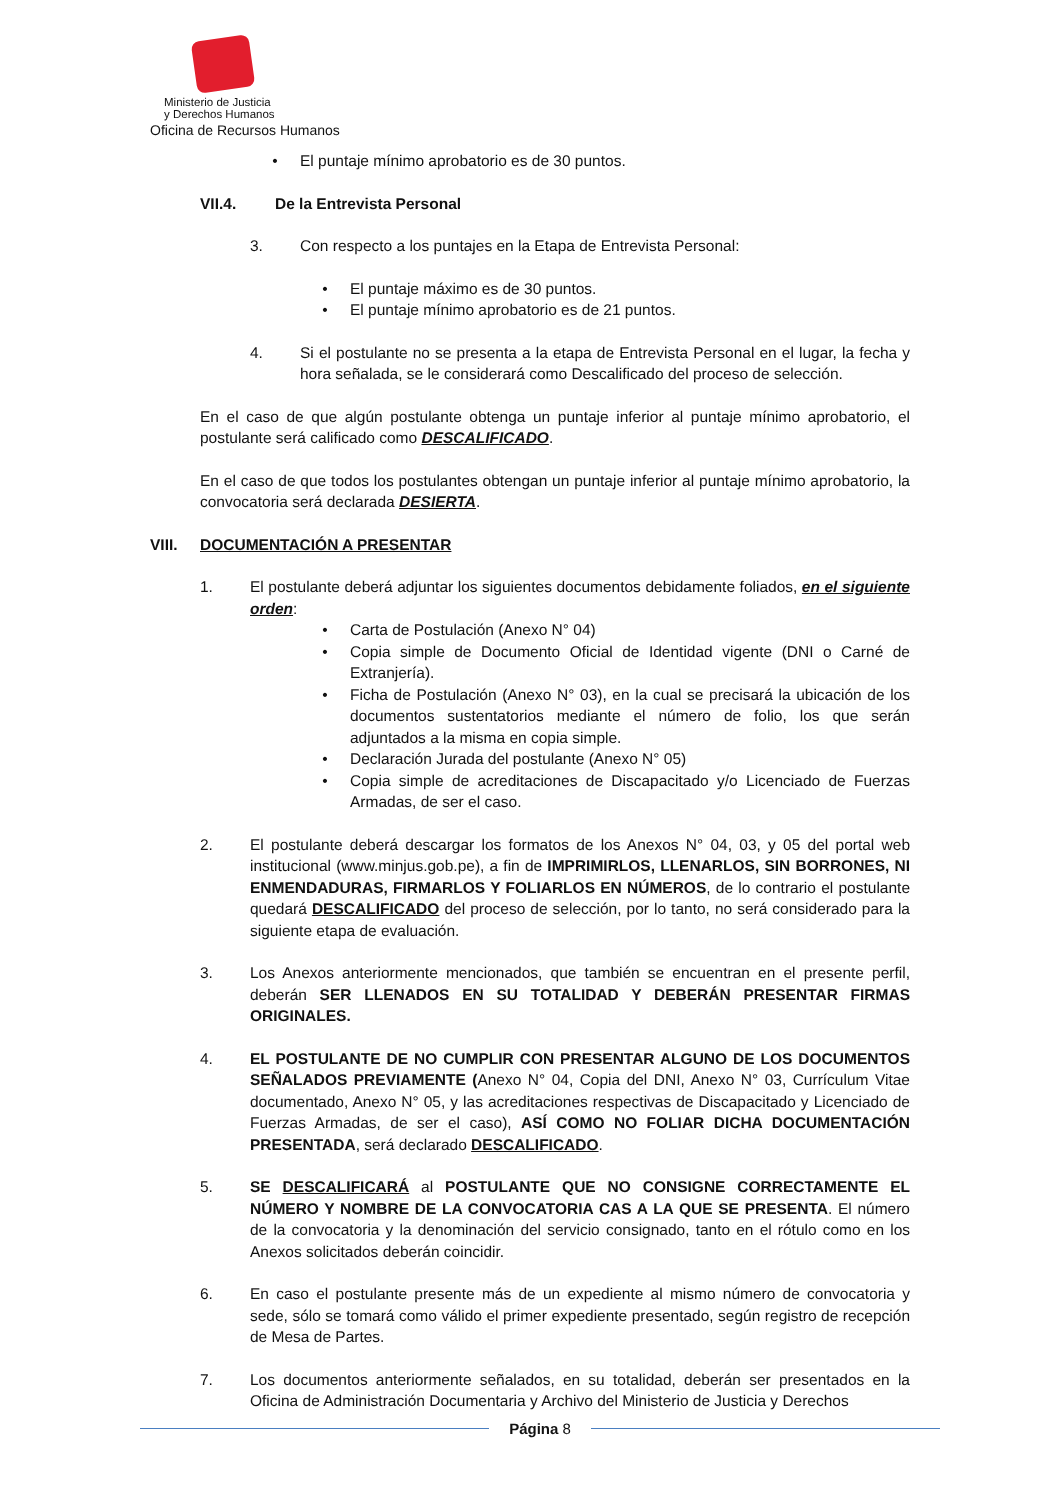Ministerio de Justicia
y Derechos Humanos
Oficina de Recursos Humanos
• El puntaje mínimo aprobatorio es de 30 puntos.
VII.4. De la Entrevista Personal
3. Con respecto a los puntajes en la Etapa de Entrevista Personal:
• El puntaje máximo es de 30 puntos.
• El puntaje mínimo aprobatorio es de 21 puntos.
4. Si el postulante no se presenta a la etapa de Entrevista Personal en el lugar, la fecha y hora señalada, se le considerará como Descalificado del proceso de selección.
En el caso de que algún postulante obtenga un puntaje inferior al puntaje mínimo aprobatorio, el postulante será calificado como DESCALIFICADO.
En el caso de que todos los postulantes obtengan un puntaje inferior al puntaje mínimo aprobatorio, la convocatoria será declarada DESIERTA.
VIII. DOCUMENTACIÓN A PRESENTAR
1. El postulante deberá adjuntar los siguientes documentos debidamente foliados, en el siguiente orden:
• Carta de Postulación (Anexo N° 04)
• Copia simple de Documento Oficial de Identidad vigente (DNI o Carné de Extranjería).
• Ficha de Postulación (Anexo N° 03), en la cual se precisará la ubicación de los documentos sustentatorios mediante el número de folio, los que serán adjuntados a la misma en copia simple.
• Declaración Jurada del postulante (Anexo N° 05)
• Copia simple de acreditaciones de Discapacitado y/o Licenciado de Fuerzas Armadas, de ser el caso.
2. El postulante deberá descargar los formatos de los Anexos N° 04, 03, y 05 del portal web institucional (www.minjus.gob.pe), a fin de IMPRIMIRLOS, LLENARLOS, SIN BORRONES, NI ENMENDADURAS, FIRMARLOS Y FOLIARLOS EN NÚMEROS, de lo contrario el postulante quedará DESCALIFICADO del proceso de selección, por lo tanto, no será considerado para la siguiente etapa de evaluación.
3. Los Anexos anteriormente mencionados, que también se encuentran en el presente perfil, deberán SER LLENADOS EN SU TOTALIDAD Y DEBERÁN PRESENTAR FIRMAS ORIGINALES.
4. EL POSTULANTE DE NO CUMPLIR CON PRESENTAR ALGUNO DE LOS DOCUMENTOS SEÑALADOS PREVIAMENTE (Anexo N° 04, Copia del DNI, Anexo N° 03, Currículum Vitae documentado, Anexo N° 05, y las acreditaciones respectivas de Discapacitado y Licenciado de Fuerzas Armadas, de ser el caso), ASÍ COMO NO FOLIAR DICHA DOCUMENTACIÓN PRESENTADA, será declarado DESCALIFICADO.
5. SE DESCALIFICARÁ al POSTULANTE QUE NO CONSIGNE CORRECTAMENTE EL NÚMERO Y NOMBRE DE LA CONVOCATORIA CAS A LA QUE SE PRESENTA. El número de la convocatoria y la denominación del servicio consignado, tanto en el rótulo como en los Anexos solicitados deberán coincidir.
6. En caso el postulante presente más de un expediente al mismo número de convocatoria y sede, sólo se tomará como válido el primer expediente presentado, según registro de recepción de Mesa de Partes.
7. Los documentos anteriormente señalados, en su totalidad, deberán ser presentados en la Oficina de Administración Documentaria y Archivo del Ministerio de Justicia y Derechos
Página 8